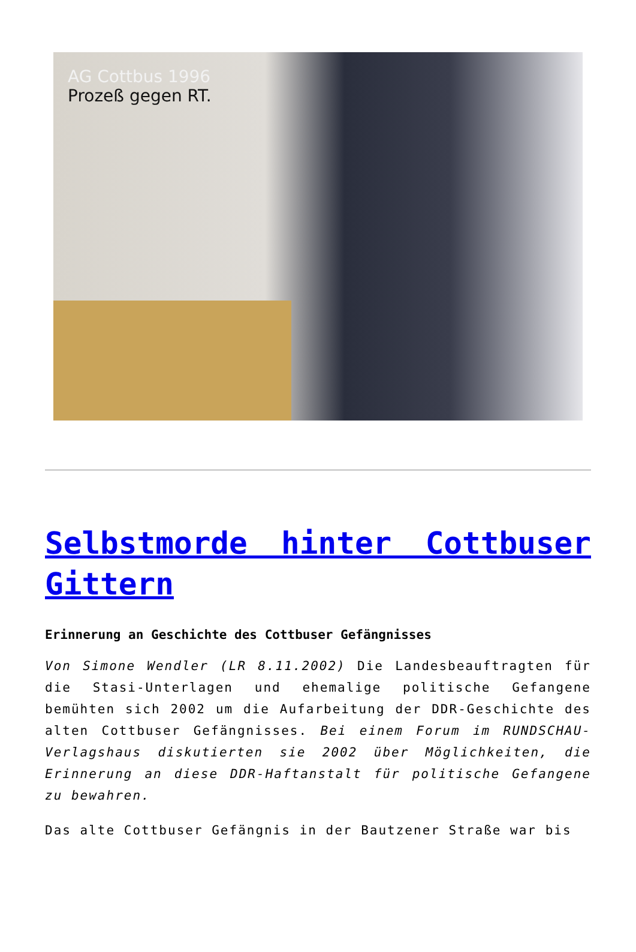AG Cottbus 1996
Prozeß gegen RT.
Selbstmorde hinter Cottbuser Gittern
Erinnerung an Geschichte des Cottbuser Gefängnisses
Von Simone Wendler (LR 8.11.2002) Die Landesbeauftragten für die Stasi-Unterlagen und ehemalige politische Gefangene bemühten sich 2002 um die Aufarbeitung der DDR-Geschichte des alten Cottbuser Gefängnisses. Bei einem Forum im RUNDSCHAU-Verlagshaus diskutierten sie 2002 über Möglichkeiten, die Erinnerung an diese DDR-Haftanstalt für politische Gefangene zu bewahren.
Das alte Cottbuser Gefängnis in der Bautzener Straße war bis